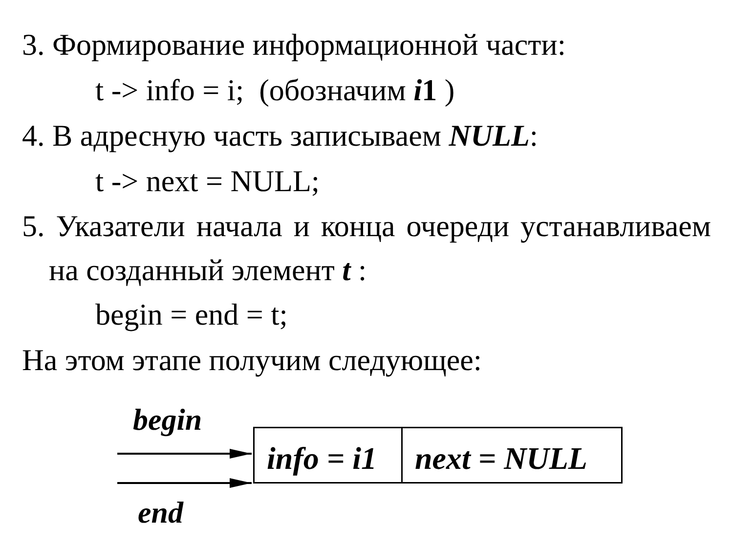3. Формирование информационной части:
t -> info = i; (обозначим i1 )
4. В адресную часть записываем NULL:
t -> next = NULL;
5. Указатели начала и конца очереди устанавливаем на созданный элемент t :
begin = end = t;
На этом этапе получим следующее:
begin
info = i1
next = NULL
end